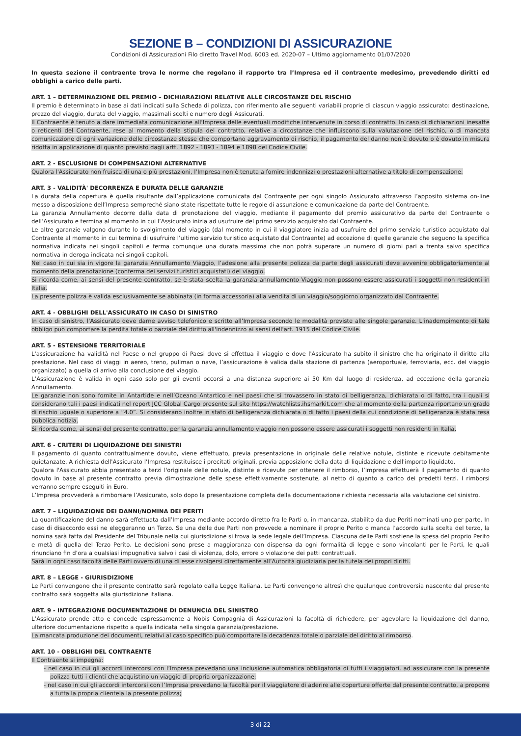SEZIONE B – CONDIZIONI DI ASSICURAZIONE
Condizioni di Assicurazioni Filo diretto Travel Mod. 6003 ed. 2020-07 – Ultimo aggiornamento 01/07/2020
In questa sezione il contraente trova le norme che regolano il rapporto tra l’Impresa ed il contraente medesimo, prevedendo diritti ed obblighi a carico delle parti.
ART. 1 – DETERMINAZIONE DEL PREMIO – DICHIARAZIONI RELATIVE ALLE CIRCOSTANZE DEL RISCHIO
Il premio è determinato in base ai dati indicati sulla Scheda di polizza, con riferimento alle seguenti variabili proprie di ciascun viaggio assicurato: destinazione, prezzo del viaggio, durata del viaggio, massimali scelti e numero degli Assicurati.
Il Contraente è tenuto a dare immediata comunicazione all'Impresa delle eventuali modifiche intervenute in corso di contratto. In caso di dichiarazioni inesatte o reticenti del Contraente, rese al momento della stipula del contratto, relative a circostanze che influiscono sulla valutazione del rischio, o di mancata comunicazione di ogni variazione delle circostanze stesse che comportano aggravamento di rischio, il pagamento del danno non è dovuto o è dovuto in misura ridotta in applicazione di quanto previsto dagli artt. 1892 - 1893 - 1894 e 1898 del Codice Civile.
ART. 2 - ESCLUSIONE DI COMPENSAZIONI ALTERNATIVE
Qualora l'Assicurato non fruisca di una o più prestazioni, l’Impresa non è tenuta a fornire indennizzi o prestazioni alternative a titolo di compensazione.
ART. 3 - VALIDITÀ' DECORRENZA E DURATA DELLE GARANZIE
La durata della copertura è quella risultante dall’applicazione comunicata dal Contraente per ogni singolo Assicurato attraverso l’apposito sistema on-line messo a disposizione dell’Impresa sempreché siano state rispettate tutte le regole di assunzione e comunicazione da parte del Contraente.
La garanzia Annullamento decorre dalla data di prenotazione del viaggio, mediante il pagamento del premio assicurativo da parte del Contraente o dell’Assicurato e termina al momento in cui l’Assicurato inizia ad usufruire del primo servizio acquistato dal Contraente.
Le altre garanzie valgono durante lo svolgimento del viaggio (dal momento in cui il viaggiatore inizia ad usufruire del primo servizio turistico acquistato dal Contraente al momento in cui termina di usufruire l’ultimo servizio turistico acquistato dal Contraente) ad eccezione di quelle garanzie che seguono la specifica normativa indicata nei singoli capitoli e ferma comunque una durata massima che non potrà superare un numero di giorni pari a trenta salvo specifica normativa in deroga indicata nei singoli capitoli.
Nel caso in cui sia in vigore la garanzia Annullamento Viaggio, l’adesione alla presente polizza da parte degli assicurati deve avvenire obbligatoriamente al momento della prenotazione (conferma dei servizi turistici acquistati) del viaggio.
Si ricorda come, ai sensi del presente contratto, se è stata scelta la garanzia annullamento Viaggio non possono essere assicurati i soggetti non residenti in Italia.
La presente polizza è valida esclusivamente se abbinata (in forma accessoria) alla vendita di un viaggio/soggiorno organizzato dal Contraente.
ART. 4 - OBBLIGHI DELL'ASSICURATO IN CASO DI SINISTRO
In caso di sinistro, l'Assicurato deve darne avviso telefonico e scritto all’Impresa secondo le modalità previste alle singole garanzie. L'inadempimento di tale obbligo può comportare la perdita totale o parziale del diritto all'indennizzo ai sensi dell'art. 1915 del Codice Civile.
ART. 5 - ESTENSIONE TERRITORIALE
L'assicurazione ha validità nel Paese o nel gruppo di Paesi dove si effettua il viaggio e dove l'Assicurato ha subìto il sinistro che ha originato il diritto alla prestazione. Nel caso di viaggi in aereo, treno, pullman o nave, l’assicurazione è valida dalla stazione di partenza (aeroportuale, ferroviaria, ecc. del viaggio organizzato) a quella di arrivo alla conclusione del viaggio.
L’Assicurazione è valida in ogni caso solo per gli eventi occorsi a una distanza superiore ai 50 Km dal luogo di residenza, ad eccezione della garanzia Annullamento.
Le garanzie non sono fornite in Antartide e nell’Oceano Antartico e nei paesi che si trovassero in stato di belligeranza, dichiarata o di fatto, tra i quali si considerano tali i paesi indicati nel report JCC Global Cargo presente sul sito https://watchlists.ihsmarkit.com che al momento della partenza riportano un grado di rischio uguale o superiore a “4.0”. Si considerano inoltre in stato di belligeranza dichiarata o di fatto i paesi della cui condizione di belligeranza è stata resa pubblica notizia.
Si ricorda come, ai sensi del presente contratto, per la garanzia annullamento viaggio non possono essere assicurati i soggetti non residenti in Italia.
ART. 6 - CRITERI DI LIQUIDAZIONE DEI SINISTRI
Il pagamento di quanto contrattualmente dovuto, viene effettuato, previa presentazione in originale delle relative notule, distinte e ricevute debitamente quietanzate. A richiesta dell'Assicurato l’Impresa restituisce i precitati originali, previa apposizione della data di liquidazione e dell'importo liquidato.
Qualora l'Assicurato abbia presentato a terzi l'originale delle notule, distinte e ricevute per ottenere il rimborso, l’Impresa effettuerà il pagamento di quanto dovuto in base al presente contratto previa dimostrazione delle spese effettivamente sostenute, al netto di quanto a carico dei predetti terzi. I rimborsi verranno sempre eseguiti in Euro.
L’Impresa provvederà a rimborsare l’Assicurato, solo dopo la presentazione completa della documentazione richiesta necessaria alla valutazione del sinistro.
ART. 7 – LIQUIDAZIONE DEI DANNI/NOMINA DEI PERITI
La quantificazione del danno sarà effettuata dall’Impresa mediante accordo diretto fra le Parti o, in mancanza, stabilito da due Periti nominati uno per parte. In caso di disaccordo essi ne eleggeranno un Terzo. Se una delle due Parti non provvede a nominare il proprio Perito o manca l’accordo sulla scelta del terzo, la nomina sarà fatta dal Presidente del Tribunale nella cui giurisdizione si trova la sede legale dell’Impresa. Ciascuna delle Parti sostiene la spesa del proprio Perito e metà di quella del Terzo Perito. Le decisioni sono prese a maggioranza con dispensa da ogni formalità di legge e sono vincolanti per le Parti, le quali rinunciano fin d’ora a qualsiasi impugnativa salvo i casi di violenza, dolo, errore o violazione dei patti contrattuali.
Sarà in ogni caso facoltà delle Parti ovvero di una di esse rivolgersi direttamente all’Autorità giudiziaria per la tutela dei propri diritti.
ART. 8 – LEGGE - GIURISDIZIONE
Le Parti convengono che il presente contratto sarà regolato dalla Legge Italiana. Le Parti convengono altresì che qualunque controversia nascente dal presente contratto sarà soggetta alla giurisdizione italiana.
ART. 9 - INTEGRAZIONE DOCUMENTAZIONE DI DENUNCIA DEL SINISTRO
L’Assicurato prende atto e concede espressamente a Nobis Compagnia di Assicurazioni la facoltà di richiedere, per agevolare la liquidazione del danno, ulteriore documentazione rispetto a quella indicata nella singola garanzia/prestazione.
La mancata produzione dei documenti, relativi al caso specifico può comportare la decadenza totale o parziale del diritto al rimborso.
ART. 10 - OBBLIGHI DEL CONTRAENTE
Il Contraente si impegna:
- nel caso in cui gli accordi intercorsi con l’Impresa prevedano una inclusione automatica obbligatoria di tutti i viaggiatori, ad assicurare con la presente polizza tutti i clienti che acquistino un viaggio di propria organizzazione;
- nel caso in cui gli accordi intercorsi con l’Impresa prevedano la facoltà per il viaggiatore di aderire alle coperture offerte dal presente contratto, a proporre a tutta la propria clientela la presente polizza;
3 di 22